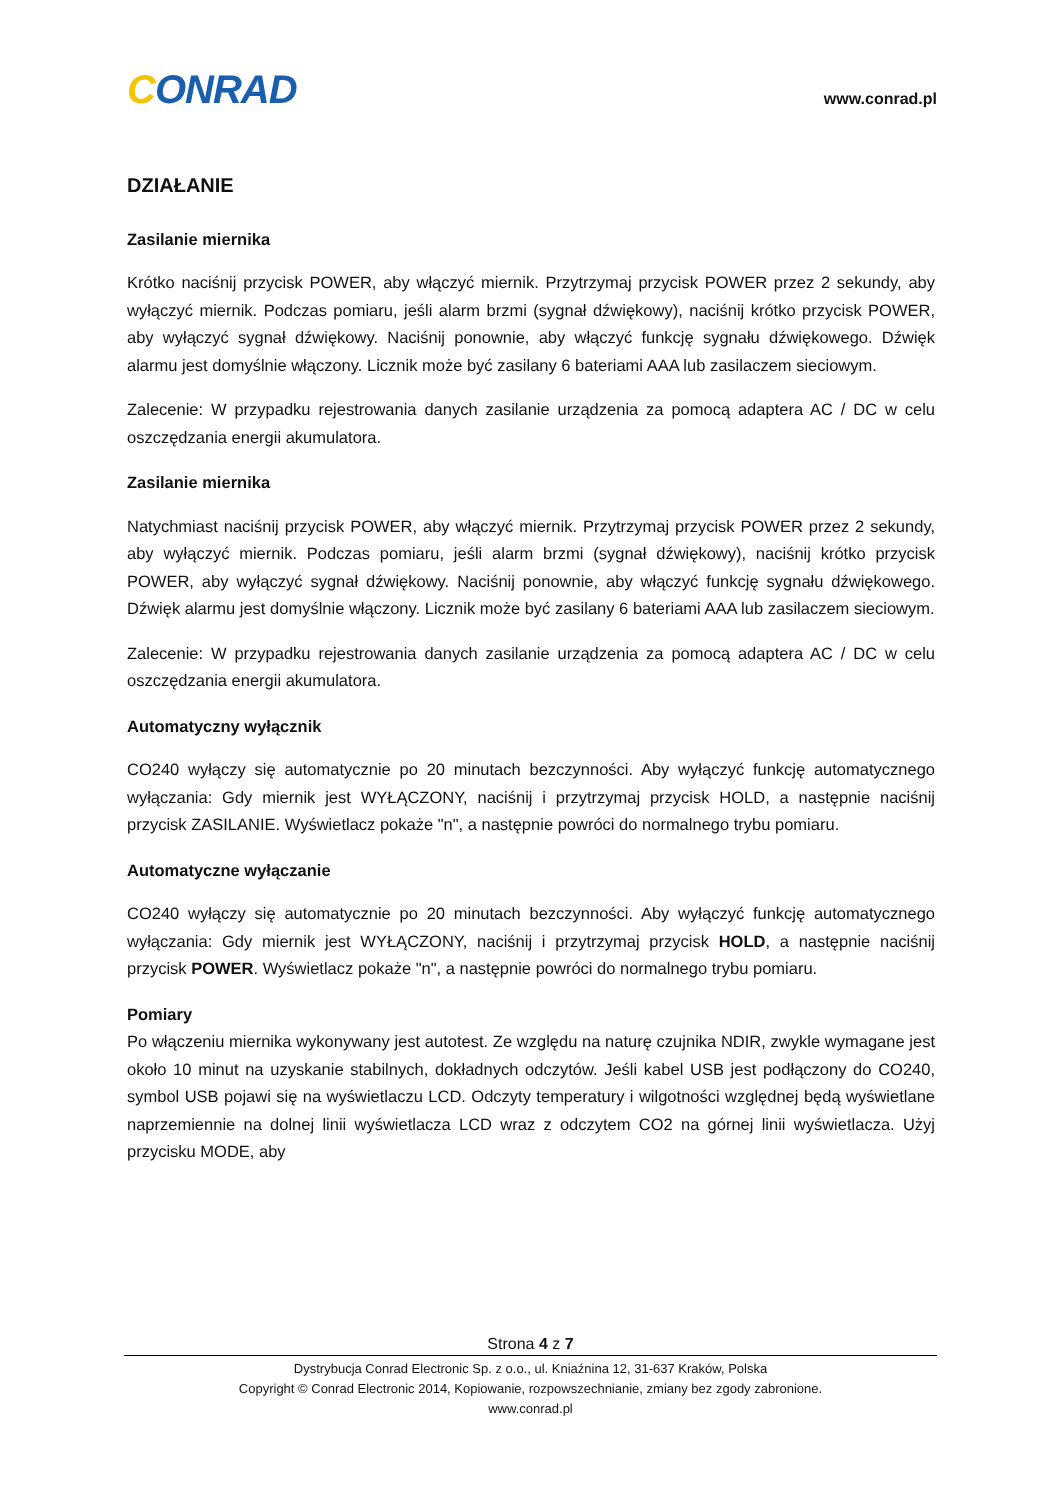CONRAD
www.conrad.pl
DZIAŁANIE
Zasilanie miernika
Krótko naciśnij przycisk POWER, aby włączyć miernik. Przytrzymaj przycisk POWER przez 2 sekundy, aby wyłączyć miernik. Podczas pomiaru, jeśli alarm brzmi (sygnał dźwiękowy), naciśnij krótko przycisk POWER, aby wyłączyć sygnał dźwiękowy. Naciśnij ponownie, aby włączyć funkcję sygnału dźwiękowego. Dźwięk alarmu jest domyślnie włączony. Licznik może być zasilany 6 bateriami AAA lub zasilaczem sieciowym.
Zalecenie: W przypadku rejestrowania danych zasilanie urządzenia za pomocą adaptera AC / DC w celu oszczędzania energii akumulatora.
Zasilanie miernika
Natychmiast naciśnij przycisk POWER, aby włączyć miernik. Przytrzymaj przycisk POWER przez 2 sekundy, aby wyłączyć miernik. Podczas pomiaru, jeśli alarm brzmi (sygnał dźwiękowy), naciśnij krótko przycisk POWER, aby wyłączyć sygnał dźwiękowy. Naciśnij ponownie, aby włączyć funkcję sygnału dźwiękowego. Dźwięk alarmu jest domyślnie włączony. Licznik może być zasilany 6 bateriami AAA lub zasilaczem sieciowym.
Zalecenie: W przypadku rejestrowania danych zasilanie urządzenia za pomocą adaptera AC / DC w celu oszczędzania energii akumulatora.
Automatyczny wyłącznik
CO240 wyłączy się automatycznie po 20 minutach bezczynności. Aby wyłączyć funkcję automatycznego wyłączania: Gdy miernik jest WYŁĄCZONY, naciśnij i przytrzymaj przycisk HOLD, a następnie naciśnij przycisk ZASILANIE. Wyświetlacz pokaże "n", a następnie powróci do normalnego trybu pomiaru.
Automatyczne wyłączanie
CO240 wyłączy się automatycznie po 20 minutach bezczynności. Aby wyłączyć funkcję automatycznego wyłączania: Gdy miernik jest WYŁĄCZONY, naciśnij i przytrzymaj przycisk HOLD, a następnie naciśnij przycisk POWER. Wyświetlacz pokaże "n", a następnie powróci do normalnego trybu pomiaru.
Pomiary
Po włączeniu miernika wykonywany jest autotest. Ze względu na naturę czujnika NDIR, zwykle wymagane jest około 10 minut na uzyskanie stabilnych, dokładnych odczytów. Jeśli kabel USB jest podłączony do CO240, symbol USB pojawi się na wyświetlaczu LCD. Odczyty temperatury i wilgotności względnej będą wyświetlane naprzemiennie na dolnej linii wyświetlacza LCD wraz z odczytem CO2 na górnej linii wyświetlacza. Użyj przycisku MODE, aby
Strona 4 z 7
Dystrybucja Conrad Electronic Sp. z o.o., ul. Kniaźnina 12, 31-637 Kraków, Polska
Copyright © Conrad Electronic 2014, Kopiowanie, rozpowszechnianie, zmiany bez zgody zabronione.
www.conrad.pl